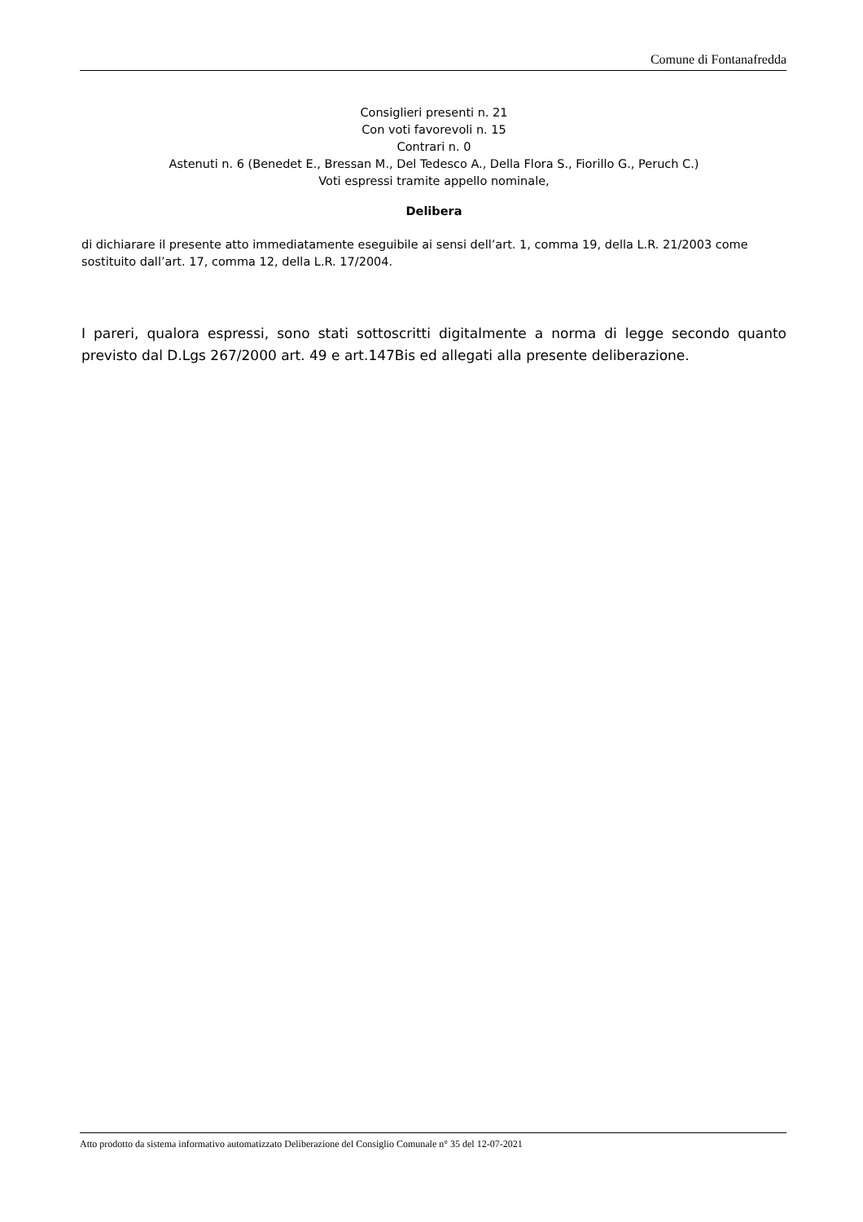Comune di Fontanafredda
Consiglieri presenti n. 21
Con voti favorevoli n. 15
Contrari n. 0
Astenuti n. 6 (Benedet E., Bressan M., Del Tedesco A., Della Flora S., Fiorillo G., Peruch C.)
Voti espressi tramite appello nominale,
Delibera
di dichiarare il presente atto immediatamente eseguibile ai sensi dell’art. 1, comma 19, della L.R. 21/2003 come sostituito dall’art. 17, comma 12, della L.R. 17/2004.
I pareri, qualora espressi, sono stati sottoscritti digitalmente a norma di legge secondo quanto previsto dal D.Lgs 267/2000 art. 49 e art.147Bis ed allegati alla presente deliberazione.
Atto prodotto da sistema informativo automatizzato Deliberazione del Consiglio Comunale n° 35 del 12-07-2021